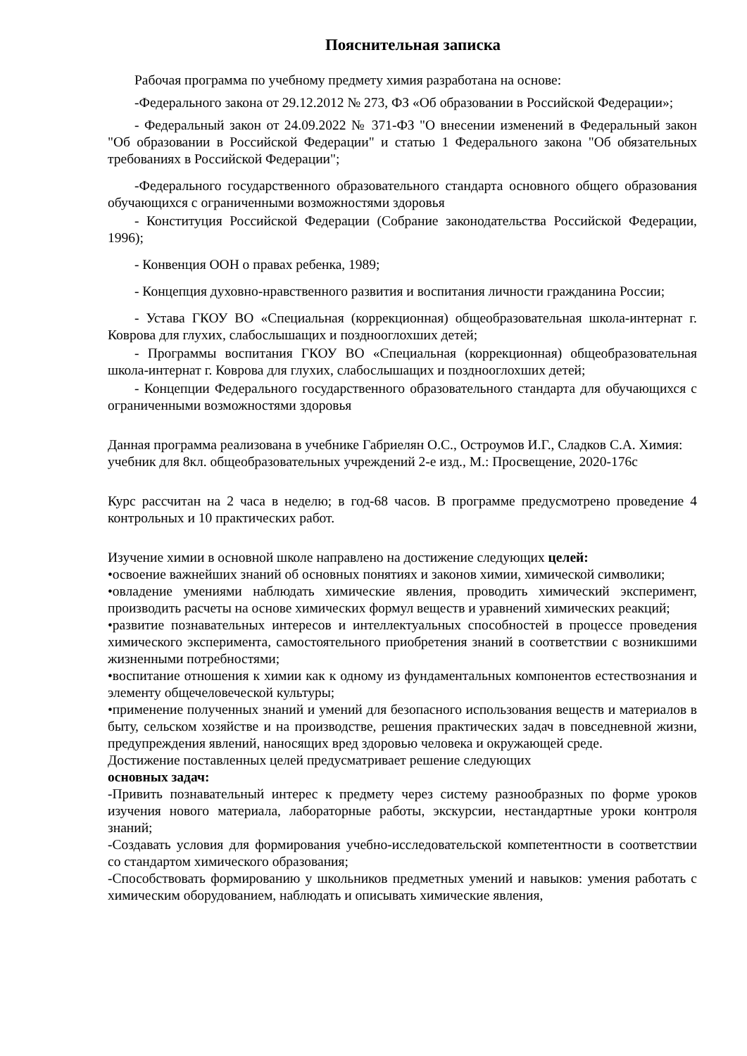Пояснительная записка
Рабочая программа по учебному предмету химия разработана на основе:
-Федерального закона от 29.12.2012 № 273, ФЗ «Об образовании в Российской Федерации»;
- Федеральный закон от 24.09.2022 № 371-ФЗ "О внесении изменений в Федеральный закон "Об образовании в Российской Федерации" и статью 1 Федерального закона "Об обязательных требованиях в Российской Федерации";
-Федерального государственного образовательного стандарта основного общего образования обучающихся с ограниченными возможностями здоровья
- Конституция Российской Федерации (Собрание законодательства Российской Федерации, 1996);
- Конвенция ООН о правах ребенка, 1989;
- Концепция духовно-нравственного развития и воспитания личности гражданина России;
- Устава ГКОУ ВО «Специальная (коррекционная) общеобразовательная школа-интернат г. Коврова для глухих, слабослышащих и позднооглохших детей;
- Программы воспитания ГКОУ ВО «Специальная (коррекционная) общеобразовательная школа-интернат г. Коврова для глухих, слабослышащих и позднооглохших детей;
- Концепции Федерального государственного образовательного стандарта для обучающихся с ограниченными возможностями здоровья
Данная программа реализована в учебнике Габриелян О.С., Остроумов И.Г., Сладков С.А. Химия: учебник для 8кл. общеобразовательных учреждений 2-е изд., М.: Просвещение, 2020-176с
Курс рассчитан на 2 часа в неделю; в год-68 часов. В программе предусмотрено проведение 4 контрольных и 10 практических работ.
Изучение химии в основной школе направлено на достижение следующих целей:
•освоение важнейших знаний об основных понятиях и законов химии, химической символики;
•овладение умениями наблюдать химические явления, проводить химический эксперимент, производить расчеты на основе химических формул веществ и уравнений химических реакций;
•развитие познавательных интересов и интеллектуальных способностей в процессе проведения химического эксперимента, самостоятельного приобретения знаний в соответствии с возникшими жизненными потребностями;
•воспитание отношения к химии как к одному из фундаментальных компонентов естествознания и элементу общечеловеческой культуры;
•применение полученных знаний и умений для безопасного использования веществ и материалов в быту, сельском хозяйстве и на производстве, решения практических задач в повседневной жизни, предупреждения явлений, наносящих вред здоровью человека и окружающей среде.
Достижение поставленных целей предусматривает решение следующих
основных задач:
-Привить познавательный интерес к предмету через систему разнообразных по форме уроков изучения нового материала, лабораторные работы, экскурсии, нестандартные уроки контроля знаний;
-Создавать условия для формирования учебно-исследовательской компетентности в соответствии со стандартом химического образования;
-Способствовать формированию у школьников предметных умений и навыков: умения работать с химическим оборудованием, наблюдать и описывать химические явления,